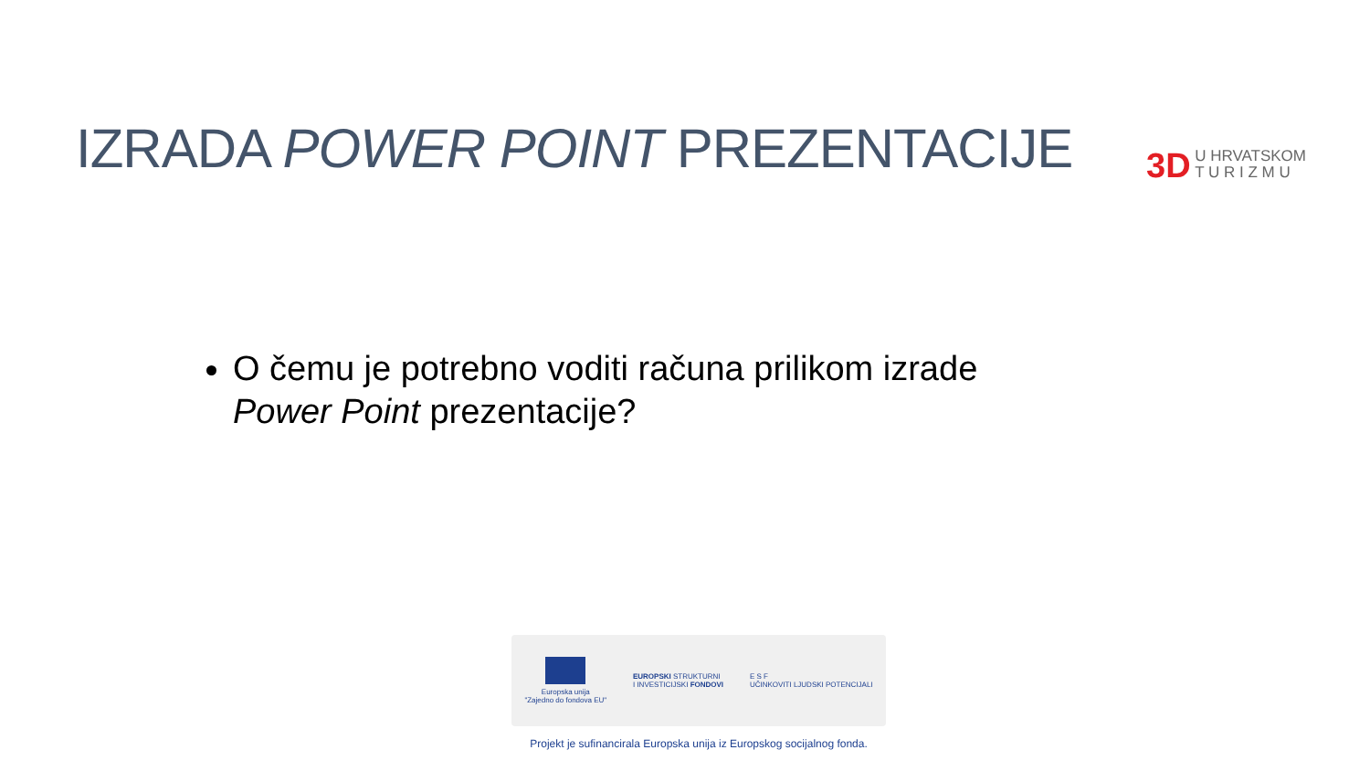IZRADA POWER POINT PREZENTACIJE
3D U HRVATSKOM
T U R I Z M U
O čemu je potrebno voditi računa prilikom izrade Power Point prezentacije?
Europska unija
"Zajedno do fondova EU"
EUROPSKI STRUKTURNI
I INVESTICIJSKI FONDOVI
E S F
UČINKOVITI LJUDSKI POTENCIJALI
Projekt je sufinancirala Europska unija iz Europskog socijalnog fonda.